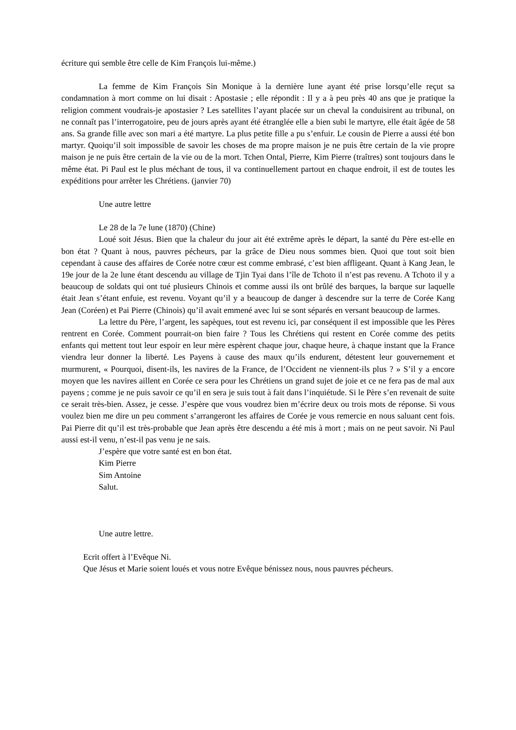écriture qui semble être celle de Kim François lui-même.)
La femme de Kim François Sin Monique à la dernière lune ayant été prise lorsqu’elle reçut sa condamnation à mort comme on lui disait : Apostasie ; elle répondit : Il y a à peu près 40 ans que je pratique la religion comment voudrais-je apostasier ? Les satellites l’ayant placée sur un cheval la conduisirent au tribunal, on ne connaît pas l’interrogatoire, peu de jours après ayant été étranglée elle a bien subi le martyre, elle était âgée de 58 ans. Sa grande fille avec son mari a été martyre. La plus petite fille a pu s’enfuir. Le cousin de Pierre a aussi été bon martyr. Quoiqu’il soit impossible de savoir les choses de ma propre maison je ne puis être certain de la vie propre maison je ne puis être certain de la vie ou de la mort. Tchen Ontal, Pierre, Kim Pierre (traîtres) sont toujours dans le même état. Pi Paul est le plus méchant de tous, il va continuellement partout en chaque endroit, il est de toutes les expéditions pour arrêter les Chrétiens. (janvier 70)
Une autre lettre
Le 28 de la 7e lune (1870) (Chine)
Loué soit Jésus. Bien que la chaleur du jour ait été extrême après le départ, la santé du Père est-elle en bon état ? Quant à nous, pauvres pécheurs, par la grâce de Dieu nous sommes bien. Quoi que tout soit bien cependant à cause des affaires de Corée notre cœur est comme embrasé, c’est bien affligeant. Quant à Kang Jean, le 19e jour de la 2e lune étant descendu au village de Tjin Tyai dans l’île de Tchoto il n’est pas revenu. A Tchoto il y a beaucoup de soldats qui ont tué plusieurs Chinois et comme aussi ils ont brûlé des barques, la barque sur laquelle était Jean s’étant enfuie, est revenu. Voyant qu’il y a beaucoup de danger à descendre sur la terre de Corée Kang Jean (Coréen) et Pai Pierre (Chinois) qu’il avait emmené avec lui se sont séparés en versant beaucoup de larmes.
La lettre du Père, l’argent, les sapèques, tout est revenu ici, par conséquent il est impossible que les Pères rentrent en Corée. Comment pourrait-on bien faire ? Tous les Chrétiens qui restent en Corée comme des petits enfants qui mettent tout leur espoir en leur mère espèrent chaque jour, chaque heure, à chaque instant que la France viendra leur donner la liberté. Les Payens à cause des maux qu’ils endurent, détestent leur gouvernement et murmurent, « Pourquoi, disent-ils, les navires de la France, de l’Occident ne viennent-ils plus ? » S’il y a encore moyen que les navires aillent en Corée ce sera pour les Chrétiens un grand sujet de joie et ce ne fera pas de mal aux payens ; comme je ne puis savoir ce qu’il en sera je suis tout à fait dans l’inquiétude. Si le Père s’en revenait de suite ce serait très-bien. Assez, je cesse. J’espère que vous voudrez bien m’écrire deux ou trois mots de réponse. Si vous voulez bien me dire un peu comment s’arrangeront les affaires de Corée je vous remercie en nous saluant cent fois. Pai Pierre dit qu’il est très-probable que Jean après être descendu a été mis à mort ; mais on ne peut savoir. Ni Paul aussi est-il venu, n’est-il pas venu je ne sais.
J’espère que votre santé est en bon état.
Kim Pierre
Sim Antoine
Salut.
Une autre lettre.
Ecrit offert à l’Evêque Ni.
Que Jésus et Marie soient loués et vous notre Evêque bénissez nous, nous pauvres pécheurs.